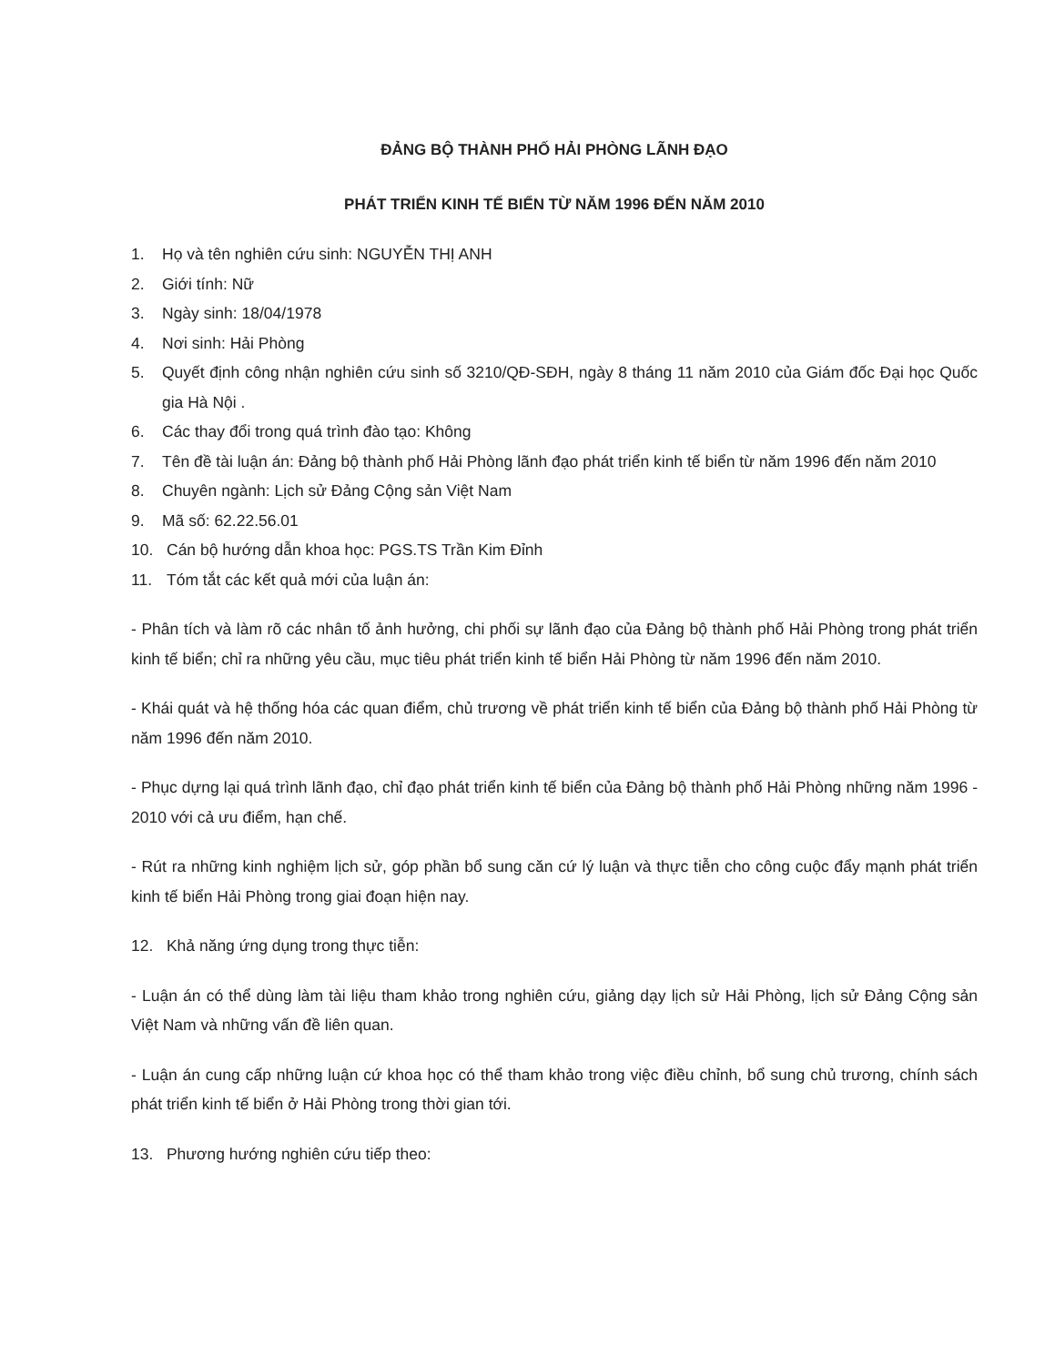ĐẢNG BỘ THÀNH PHỐ HẢI PHÒNG LÃNH ĐẠO
PHÁT TRIỂN KINH TẾ BIỂN TỪ NĂM 1996 ĐẾN NĂM 2010
1. Họ và tên nghiên cứu sinh: NGUYỄN THỊ ANH
2. Giới tính: Nữ
3. Ngày sinh: 18/04/1978
4. Nơi sinh: Hải Phòng
5. Quyết định công nhận nghiên cứu sinh số 3210/QĐ-SĐH, ngày 8 tháng 11 năm 2010 của Giám đốc Đại học Quốc gia Hà Nội .
6. Các thay đổi trong quá trình đào tạo: Không
7. Tên đề tài luận án: Đảng bộ thành phố Hải Phòng lãnh đạo phát triển kinh tế biển từ năm 1996 đến năm 2010
8. Chuyên ngành: Lịch sử Đảng Cộng sản Việt Nam
9. Mã số: 62.22.56.01
10. Cán bộ hướng dẫn khoa học: PGS.TS Trần Kim Đỉnh
11. Tóm tắt các kết quả mới của luận án:
- Phân tích và làm rõ các nhân tố ảnh hưởng, chi phối sự lãnh đạo của Đảng bộ thành phố Hải Phòng trong phát triển kinh tế biển; chỉ ra những yêu cầu, mục tiêu phát triển kinh tế biển Hải Phòng từ năm 1996 đến năm 2010.
- Khái quát và hệ thống hóa các quan điểm, chủ trương về phát triển kinh tế biển của Đảng bộ thành phố Hải Phòng từ năm 1996 đến năm 2010.
- Phục dựng lại quá trình lãnh đạo, chỉ đạo phát triển kinh tế biển của Đảng bộ thành phố Hải Phòng những năm 1996 - 2010 với cả ưu điểm, hạn chế.
- Rút ra những kinh nghiệm lịch sử, góp phần bổ sung căn cứ lý luận và thực tiễn cho công cuộc đẩy mạnh phát triển kinh tế biển Hải Phòng trong giai đoạn hiện nay.
12. Khả năng ứng dụng trong thực tiễn:
- Luận án có thể dùng làm tài liệu tham khảo trong nghiên cứu, giảng dạy lịch sử Hải Phòng, lịch sử Đảng Cộng sản Việt Nam và những vấn đề liên quan.
- Luận án cung cấp những luận cứ khoa học có thể tham khảo trong việc điều chỉnh, bổ sung chủ trương, chính sách phát triển kinh tế biển ở Hải Phòng trong thời gian tới.
13. Phương hướng nghiên cứu tiếp theo: